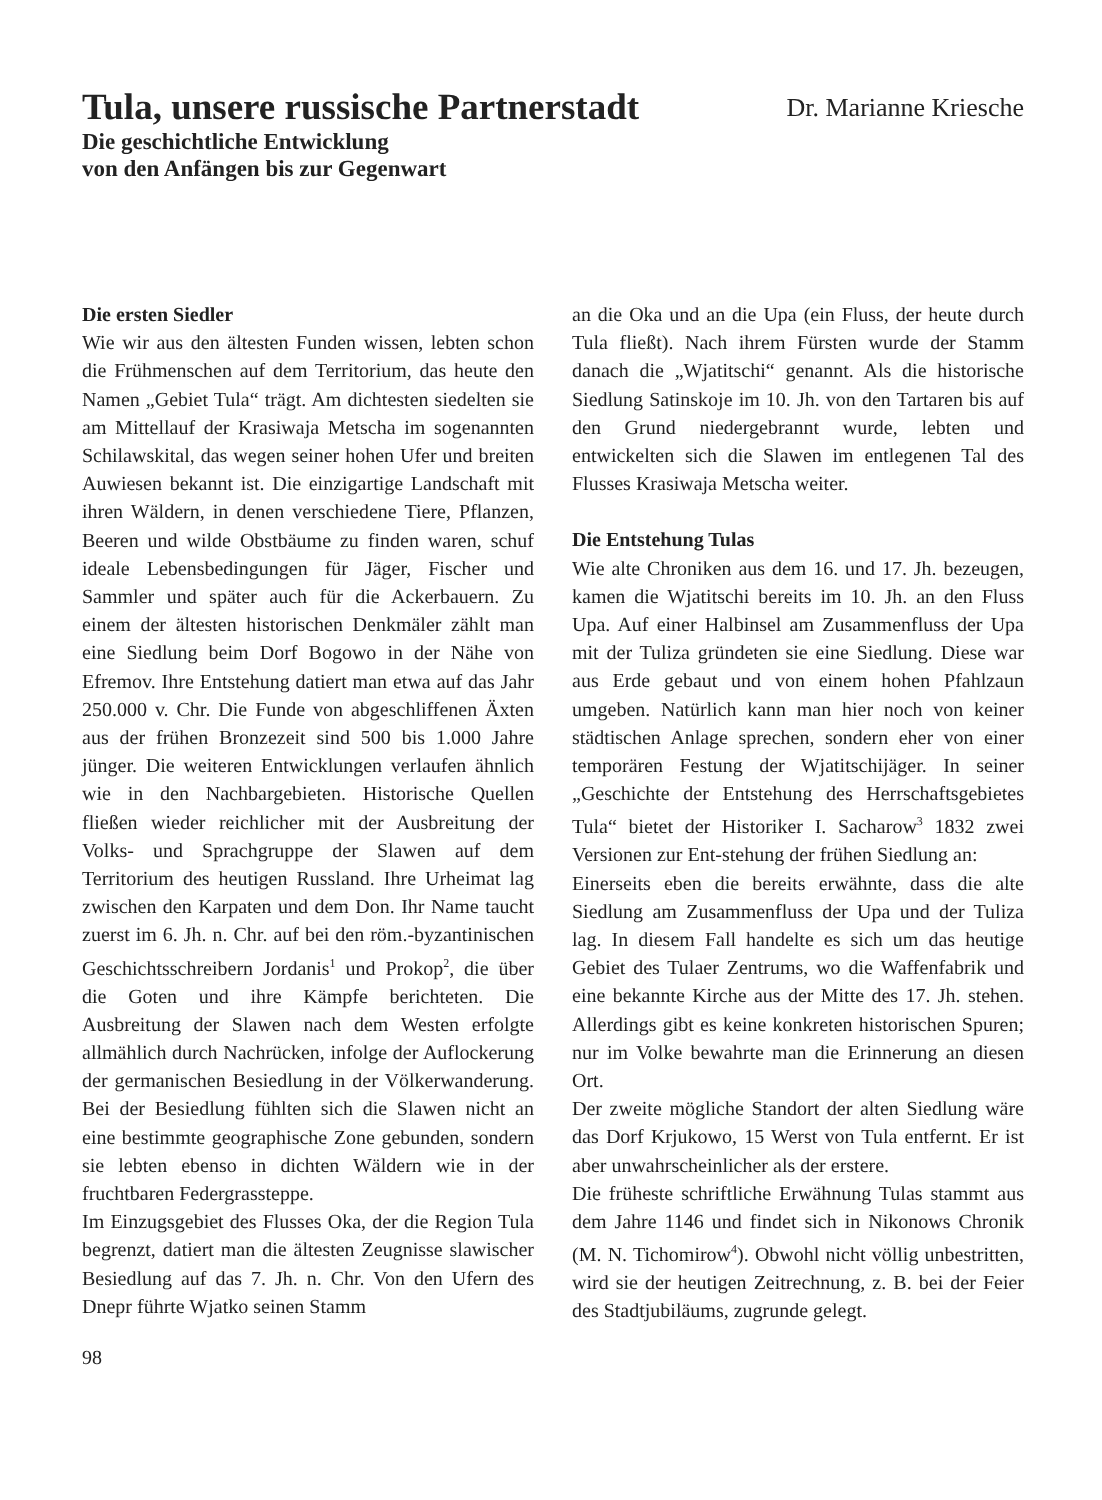Tula, unsere russische Partnerstadt
Dr. Marianne Kriesche
Die geschichtliche Entwicklung
von den Anfängen bis zur Gegenwart
Die ersten Siedler
Wie wir aus den ältesten Funden wissen, lebten schon die Frühmenschen auf dem Territorium, das heute den Namen „Gebiet Tula“ trägt. Am dichtesten siedelten sie am Mittellauf der Krasiwaja Metscha im sogenannten Schilawskital, das wegen seiner hohen Ufer und breiten Auwiesen bekannt ist. Die einzigartige Landschaft mit ihren Wäldern, in denen verschiedene Tiere, Pflanzen, Beeren und wilde Obstbäume zu finden waren, schuf ideale Lebensbedingungen für Jäger, Fischer und Sammler und später auch für die Ackerbauern. Zu einem der ältesten historischen Denkmäler zählt man eine Siedlung beim Dorf Bogowo in der Nähe von Efremov. Ihre Entstehung datiert man etwa auf das Jahr 250.000 v. Chr. Die Funde von abgeschliffenen Äxten aus der frühen Bronzezeit sind 500 bis 1.000 Jahre jünger. Die weiteren Entwicklungen verlaufen ähnlich wie in den Nachbargebieten. Historische Quellen fließen wieder reichlicher mit der Ausbreitung der Volks- und Sprachgruppe der Slawen auf dem Territorium des heutigen Russland. Ihre Urheimat lag zwischen den Karpaten und dem Don. Ihr Name taucht zuerst im 6. Jh. n. Chr. auf bei den röm.-byzantinischen Geschichtsschreibern Jordanis<sup>1</sup> und Prokop<sup>2</sup>, die über die Goten und ihre Kämpfe berichteten. Die Ausbreitung der Slawen nach dem Westen erfolgte allmählich durch Nachrücken, infolge der Auflockerung der germanischen Besiedlung in der Völkerwanderung. Bei der Besiedlung fühlten sich die Slawen nicht an eine bestimmte geographische Zone gebunden, sondern sie lebten ebenso in dichten Wäldern wie in der fruchtbaren Federgrassteppe.
Im Einzugsgebiet des Flusses Oka, der die Region Tula begrenzt, datiert man die ältesten Zeugnisse slawischer Besiedlung auf das 7. Jh. n. Chr. Von den Ufern des Dnepr führte Wjatko seinen Stamm
an die Oka und an die Upa (ein Fluss, der heute durch Tula fließt). Nach ihrem Fürsten wurde der Stamm danach die „Wjatitschi“ genannt. Als die historische Siedlung Satinskoje im 10. Jh. von den Tartaren bis auf den Grund niedergebrannt wurde, lebten und entwickelten sich die Slawen im entlegenen Tal des Flusses Krasiwaja Metscha weiter.
Die Entstehung Tulas
Wie alte Chroniken aus dem 16. und 17. Jh. bezeugen, kamen die Wjatitschi bereits im 10. Jh. an den Fluss Upa. Auf einer Halbinsel am Zusammenfluss der Upa mit der Tuliza gründeten sie eine Siedlung. Diese war aus Erde gebaut und von einem hohen Pfahlzaun umgeben. Natürlich kann man hier noch von keiner städtischen Anlage sprechen, sondern eher von einer temporären Festung der Wjatitschijäger. In seiner „Geschichte der Entstehung des Herrschaftsgebietes Tula“ bietet der Historiker I. Sacharow<sup>3</sup> 1832 zwei Versionen zur Ent-stehung der frühen Siedlung an:
Einerseits eben die bereits erwähnte, dass die alte Siedlung am Zusammenfluss der Upa und der Tuliza lag. In diesem Fall handelte es sich um das heutige Gebiet des Tulaer Zentrums, wo die Waffenfabrik und eine bekannte Kirche aus der Mitte des 17. Jh. stehen. Allerdings gibt es keine konkreten historischen Spuren; nur im Volke bewahrte man die Erinnerung an diesen Ort.
Der zweite mögliche Standort der alten Siedlung wäre das Dorf Krjukowo, 15 Werst von Tula entfernt. Er ist aber unwahrscheinlicher als der erstere.
Die früheste schriftliche Erwähnung Tulas stammt aus dem Jahre 1146 und findet sich in Nikonows Chronik (M. N. Tichomirow<sup>4</sup>). Obwohl nicht völlig unbestritten, wird sie der heutigen Zeitrechnung, z. B. bei der Feier des Stadtjubiläums, zugrunde gelegt.
98